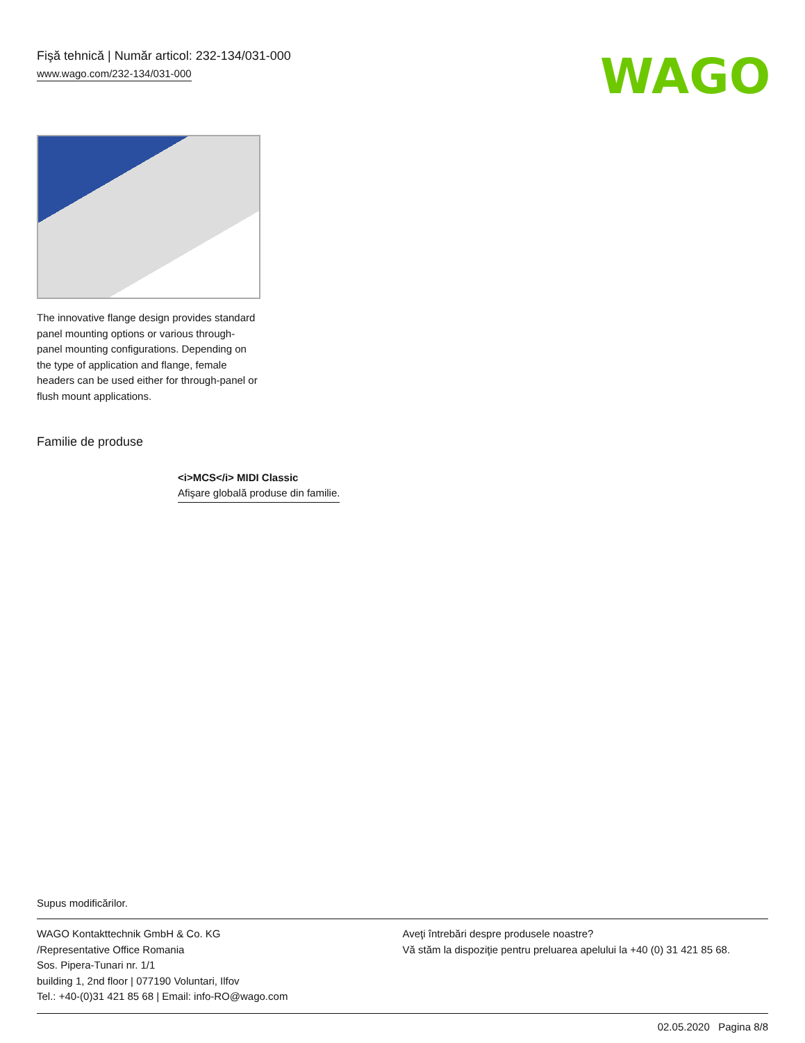Fişă tehnică | Număr articol: 232-134/031-000
www.wago.com/232-134/031-000
WAGO
The innovative flange design provides standard panel mounting options or various through-panel mounting configurations. Depending on the type of application and flange, female headers can be used either for through-panel or flush mount applications.
Familie de produse
<i>MCS</i> MIDI Classic
Afişare globală produse din familie.
Supus modificărilor.
WAGO Kontakttechnik GmbH & Co. KG
/Representative Office Romania
Sos. Pipera-Tunari nr. 1/1
building 1, 2nd floor | 077190 Voluntari, Ilfov
Tel.: +40-(0)31 421 85 68 | Email: info-RO@wago.com
Aveţi întrebări despre produsele noastre?
Vă stăm la dispoziţie pentru preluarea apelului la +40 (0) 31 421 85 68.
02.05.2020 Pagina 8/8